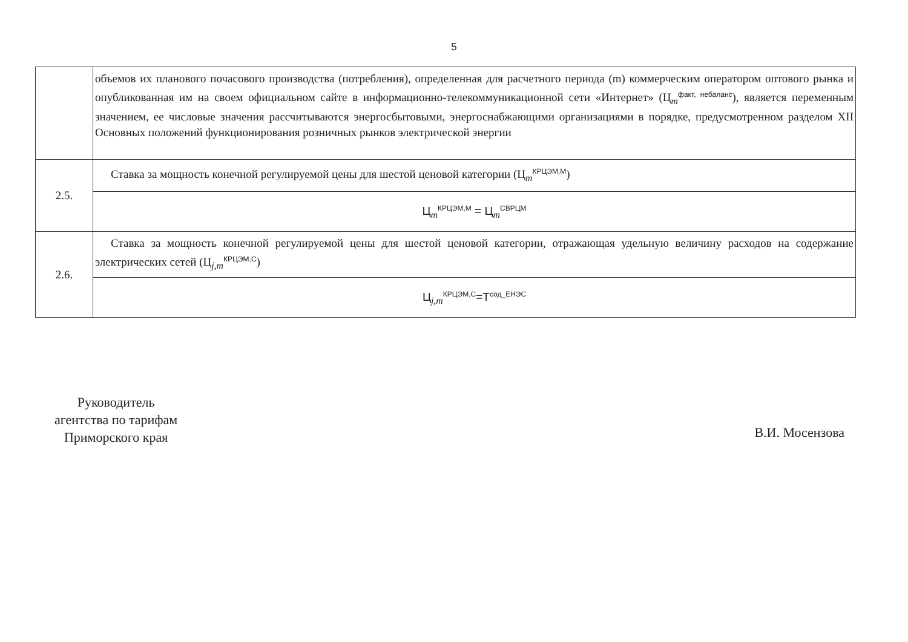5
| | объемов их планового почасового производства (потребления), определенная для расчетного периода (m) коммерческим оператором оптового рынка и опубликованная им на своем официальном сайте в информационно-телекоммуникационной сети «Интернет» (Ц<sub>m</sub><sup>факт, небаланс</sup>), является переменным значением, ее числовые значения рассчитываются энергосбытовыми, энергоснабжающими организациями в порядке, предусмотренном разделом XII Основных положений функционирования розничных рынков электрической энергии |
| 2.5. | Ставка за мощность конечной регулируемой цены для шестой ценовой категории (Ц<sub>m</sub><sup>КРЦЭМ,М</sup>) |
| | Ц<sub>m</sub><sup>КРЦЭМ,М</sup> = Ц<sub>m</sub><sup>СВРЦМ</sup> |
| 2.6. | Ставка за мощность конечной регулируемой цены для шестой ценовой категории, отражающая удельную величину расходов на содержание электрических сетей (Ц<sub>j,m</sub><sup>КРЦЭМ,С</sup>) |
| | Ц<sub>j,m</sub><sup>КРЦЭМ,С</sup>=Т<sup>сод_ЕНЭС</sup> |
Руководитель
агентства по тарифам
Приморского края
В.И. Мосензова